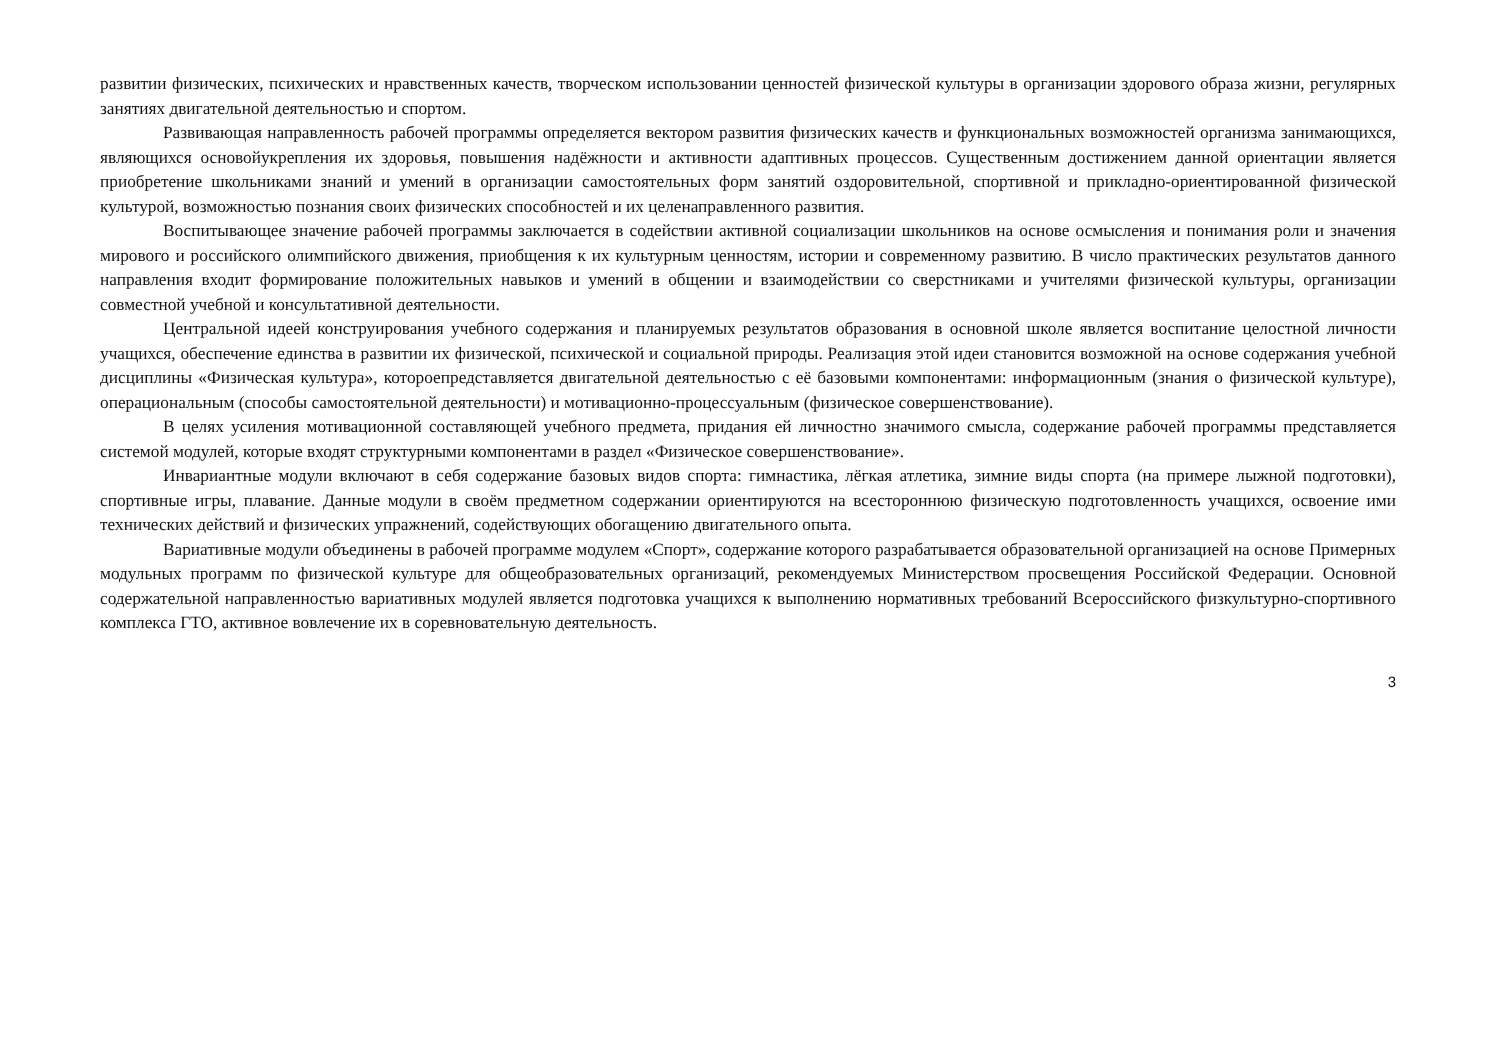развитии физических, психических и нравственных качеств, творческом использовании ценностей физической культуры в организации здорового образа жизни, регулярных занятиях двигательной деятельностью и спортом.
Развивающая направленность рабочей программы определяется вектором развития физических качеств и функциональных возможностей организма занимающихся, являющихся основойукрепления их здоровья, повышения надёжности и активности адаптивных процессов. Существенным достижением данной ориентации является приобретение школьниками знаний и умений в организации самостоятельных форм занятий оздоровительной, спортивной и прикладно-ориентированной физической культурой, возможностью познания своих физических способностей и их целенаправленного развития.
Воспитывающее значение рабочей программы заключается в содействии активной социализации школьников на основе осмысления и понимания роли и значения мирового и российского олимпийского движения, приобщения к их культурным ценностям, истории и современному развитию. В число практических результатов данного направления входит формирование положительных навыков и умений в общении и взаимодействии со сверстниками и учителями физической культуры, организации совместной учебной и консультативной деятельности.
Центральной идеей конструирования учебного содержания и планируемых результатов образования в основной школе является воспитание целостной личности учащихся, обеспечение единства в развитии их физической, психической и социальной природы. Реализация этой идеи становится возможной на основе содержания учебной дисциплины «Физическая культура», котороепредставляется двигательной деятельностью с её базовыми компонентами: информационным (знания о физической культуре), операциональным (способы самостоятельной деятельности) и мотивационно-процессуальным (физическое совершенствование).
В целях усиления мотивационной составляющей учебного предмета, придания ей личностно значимого смысла, содержание рабочей программы представляется системой модулей, которые входят структурными компонентами в раздел «Физическое совершенствование».
Инвариантные модули включают в себя содержание базовых видов спорта: гимнастика, лёгкая атлетика, зимние виды спорта (на примере лыжной подготовки), спортивные игры, плавание. Данные модули в своём предметном содержании ориентируются на всестороннюю физическую подготовленность учащихся, освоение ими технических действий и физических упражнений, содействующих обогащению двигательного опыта.
Вариативные модули объединены в рабочей программе модулем «Спорт», содержание которого разрабатывается образовательной организацией на основе Примерных модульных программ по физической культуре для общеобразовательных организаций, рекомендуемых Министерством просвещения Российской Федерации. Основной содержательной направленностью вариативных модулей является подготовка учащихся к выполнению нормативных требований Всероссийского физкультурно-спортивного комплекса ГТО, активное вовлечение их в соревновательную деятельность.
3